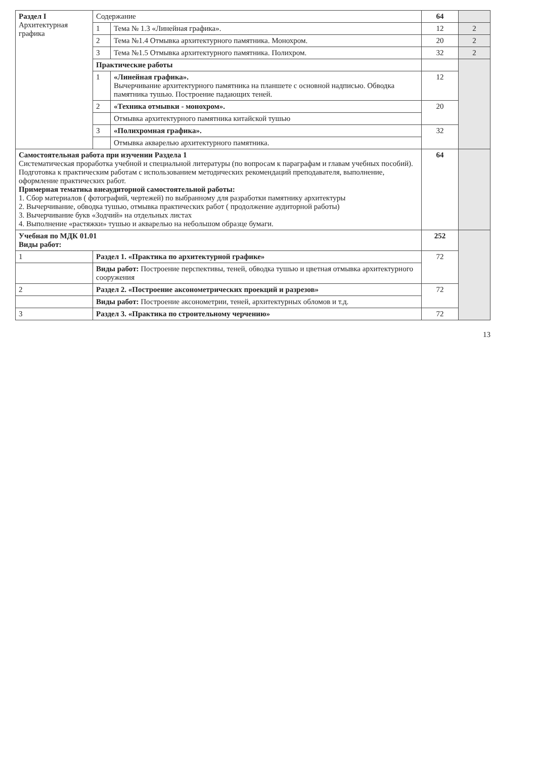| Раздел I Архитектурная графика | Содержание | | 64 | |
| | 1 | Тема № 1.3 «Линейная графика». | 12 | 2 |
| | 2 | Тема №1.4 Отмывка архитектурного памятника. Монохром. | 20 | 2 |
| | 3 | Тема №1.5 Отмывка архитектурного памятника. Полихром. | 32 | 2 |
| | Практические работы | | | |
| | 1 | «Линейная графика». Вычерчивание архитектурного памятника на планшете с основной надписью. Обводка памятника тушью. Построение падающих теней. | 12 | |
| | 2 | «Техника отмывки - монохром». | 20 | |
| | | Отмывка архитектурного памятника китайской тушью | | |
| | 3 | «Полихромная графика». | 32 | |
| | | Отмывка акварелью архитектурного памятника. | | |
| Самостоятельная работа при изучении Раздела 1 Систематическая проработка учебной и специальной литературы (по вопросам к параграфам и главам учебных пособий). Подготовка к практическим работам с использованием методических рекомендаций преподавателя, выполнение, оформление практических работ. Примерная тематика внеаудиторной самостоятельной работы: 1. Сбор материалов ( фотографий, чертежей) по выбранному для разработки памятнику архитектуры 2. Вычерчивание, обводка тушью, отмывка практических работ ( продолжение аудиторной работы) 3. Вычерчивание букв «Зодчий» на отдельных листах 4. Выполнение «растяжки» тушью и акварелью на небольшом образце бумаги. | | | 64 | |
| Учебная по МДК 01.01 Виды работ: | | | 252 | |
| 1 | Раздел 1. «Практика по архитектурной графике» | | 72 | |
| | Виды работ: Построение перспективы, теней, обводка тушью и цветная отмывка архитектурного сооружения | | | |
| 2 | Раздел 2. «Построение аксонометрических проекций и разрезов» | | 72 | |
| | Виды работ: Построение аксонометрии, теней, архитектурных обломов и т.д. | | | |
| 3 | Раздел 3. «Практика по строительному черчению» | | 72 | |
13